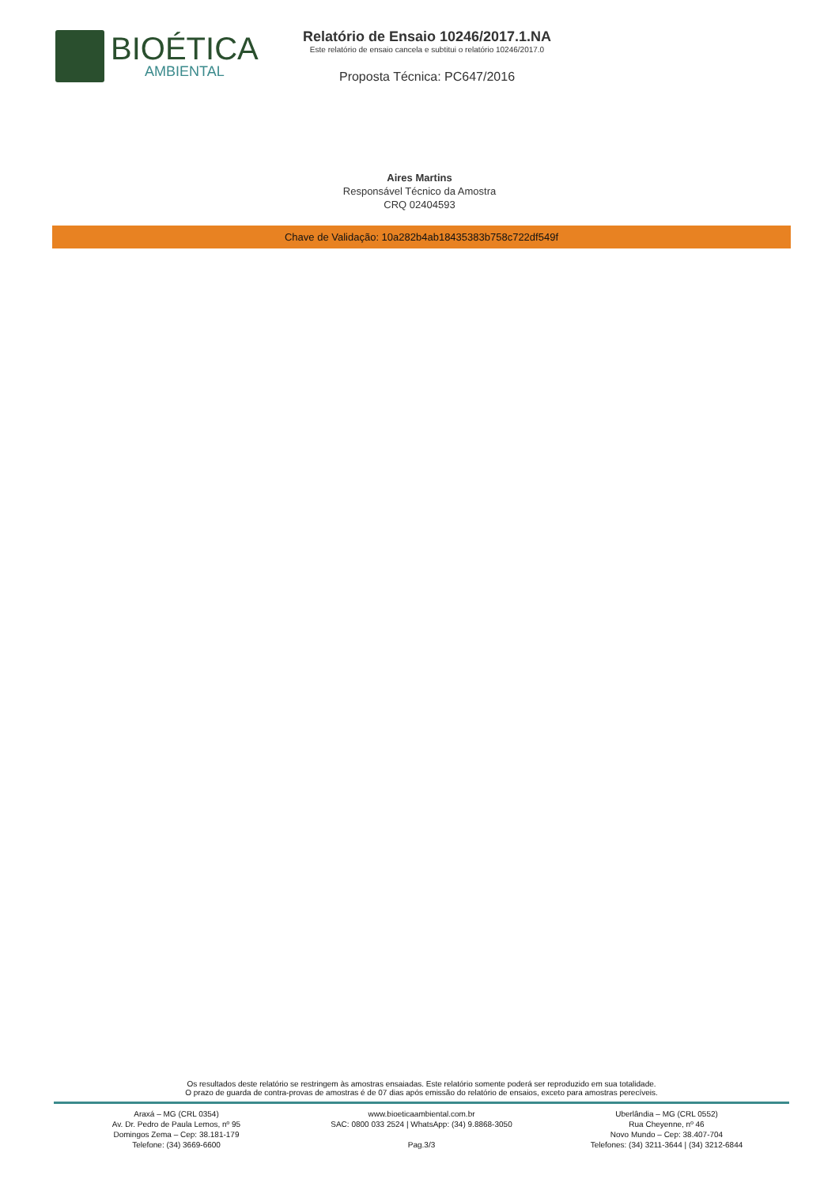BIOÉTICA
AMBIENTAL
Relatório de Ensaio 10246/2017.1.NA
Este relatório de ensaio cancela e subtitui o relatório 10246/2017.0
Proposta Técnica: PC647/2016
Aires Martins
Responsável Técnico da Amostra
CRQ 02404593
Chave de Validação: 10a282b4ab18435383b758c722df549f
Os resultados deste relatório se restringem às amostras ensaiadas. Este relatório somente poderá ser reproduzido em sua totalidade.
O prazo de guarda de contra-provas de amostras é de 07 dias após emissão do relatório de ensaios, exceto para amostras perecíveis.
Araxá – MG (CRL 0354)
Av. Dr. Pedro de Paula Lemos, nº 95
Domingos Zema – Cep: 38.181-179
Telefone: (34) 3669-6600
www.bioeticaambiental.com.br
SAC: 0800 033 2524 | WhatsApp: (34) 9.8868-3050
Pag.3/3
Uberlândia – MG (CRL 0552)
Rua Cheyenne, nº 46
Novo Mundo – Cep: 38.407-704
Telefones: (34) 3211-3644 | (34) 3212-6844